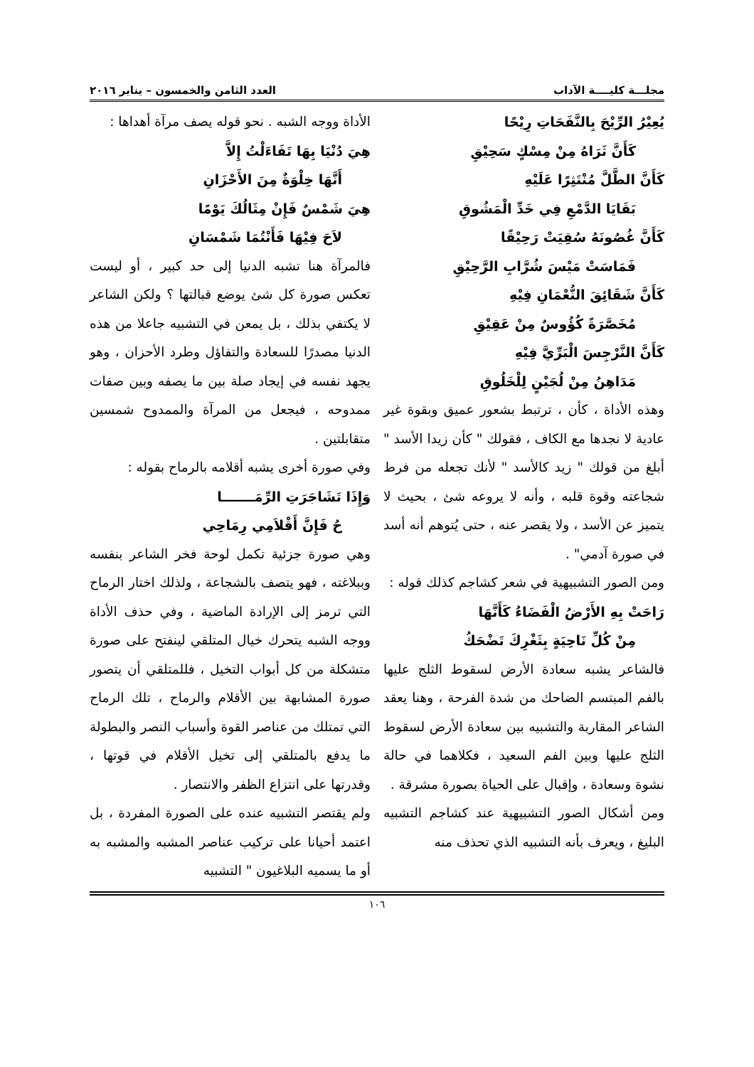مجلـــة كليــــة الآداب العدد الثامن والخمسون – يناير ٢٠١٦
يُعِيْرُ الرِّيْحَ بِالنَّفَحَاتِ رِيْحًا
كَأَنَّ ثَرَاهُ مِنْ مِسْكٍ سَحِيْقِ
كَأَنَّ الطَّلَّ مُنْتَثِرًا عَلَيْهِ
بَقَايَا الدَّمْعِ فِي خَدِّ الْمَشُوقِ
كَأَنَّ غُصُونَهُ سُقِيَتْ رَحِيْقًا
فَمَاسَتْ مَيْسَ شُرَّابِ الرَّحِيْقِ
كَأَنَّ شَقَائِقَ النُّعْمَانِ فِيْهِ
مُخَصَّرَةً كُؤُوسٌ مِنْ عَقِيْقِ
كَأَنَّ النَّرْجِسَ الْبَرِّيَّ فِيْهِ
مَدَاهِنُ مِنْ لُجَيْنٍ لِلْخَلُوقِ
وهذه الأداة ، كأن ، ترتبط بشعور عميق وبقوة غير عادية لا نجدها مع الكاف ، فقولك " كأن زيدا الأسد " أبلغ من قولك " زيد كالأسد " لأنك تجعله من فرط شجاعته وقوة قلبه ، وأنه لا يروعه شئ ، بحيث لا يتميز عن الأسد ، ولا يقصر عنه ، حتى يُتوهم أنه أسد في صورة آدمي" .
ومن الصور التشبيهية في شعر كشاجم كذلك قوله :
رَاحَتْ بِهِ الأَرْضُ الْفَضَاءُ كَأَنَّهَا
مِنْ كُلِّ نَاحِيَةٍ بِثَغْرِكَ تَضْحَكُ
فالشاعر يشبه سعادة الأرض لسقوط الثلج عليها بالفم المبتسم الضاحك من شدة الفرحة ، وهنا يعقد الشاعر المقاربة والتشبيه بين سعادة الأرض لسقوط الثلج عليها وبين الفم السعيد ، فكلاهما في حالة نشوة وسعادة ، وإقبال على الحياة بصورة مشرقة .
ومن أشكال الصور التشبيهية عند كشاجم التشبيه البليغ ، ويعرف بأنه التشبيه الذي تحذف منه
الأداة ووجه الشبه . نحو قوله يصف مرآة أهداها :
هِيَ دُنْيَا بِهَا تَفَاءَلْتُ إِلاَّ
أَنَّهَا خِلْوَةٌ مِنَ الأَحْزَانِ
هِيَ شَمْسٌ فَإِنْ مِثَالُكَ يَوْمًا
لاَحَ فِيْهَا فَأَنْتُمَا شَمْسَانِ
فالمرآة هنا تشبه الدنيا إلى حد كبير ، أو ليست تعكس صورة كل شئ يوضع قبالتها ؟ ولكن الشاعر لا يكتفي بذلك ، بل يمعن في التشبيه جاعلا من هذه الدنيا مصدرًا للسعادة والتفاؤل وطرد الأحزان ، وهو يجهد نفسه في إيجاد صلة بين ما يصفه وبين صفات ممدوحه ، فيجعل من المرآة والممدوح شمسين متقابلتين .
وفي صورة أخرى يشبه أقلامه بالرماح بقوله :
وَإِذَا تَشَاجَرَتِ الرِّمَـــــــا
حُ فَإِنَّ أَقْلاَمِي رِمَاحِي
وهي صورة جزئية تكمل لوحة فخر الشاعر بنفسه وببلاغته ، فهو يتصف بالشجاعة ، ولذلك اختار الرماح التي ترمز إلى الإرادة الماضية ، وفي حذف الأداة ووجه الشبه يتحرك خيال المتلقي لينفتح على صورة متشكلة من كل أبواب التخيل ، فللمتلقي أن يتصور صورة المشابهة بين الأقلام والرماح ، تلك الرماح التي تمتلك من عناصر القوة وأسباب النصر والبطولة ما يدفع بالمتلقي إلى تخيل الأقلام في قوتها ، وقدرتها على انتزاع الظفر والانتصار .
ولم يقتصر التشبيه عنده على الصورة المفردة ، بل اعتمد أحيانا على تركيب عناصر المشبه والمشبه به أو ما يسميه البلاغيون " التشبيه
١٠٦